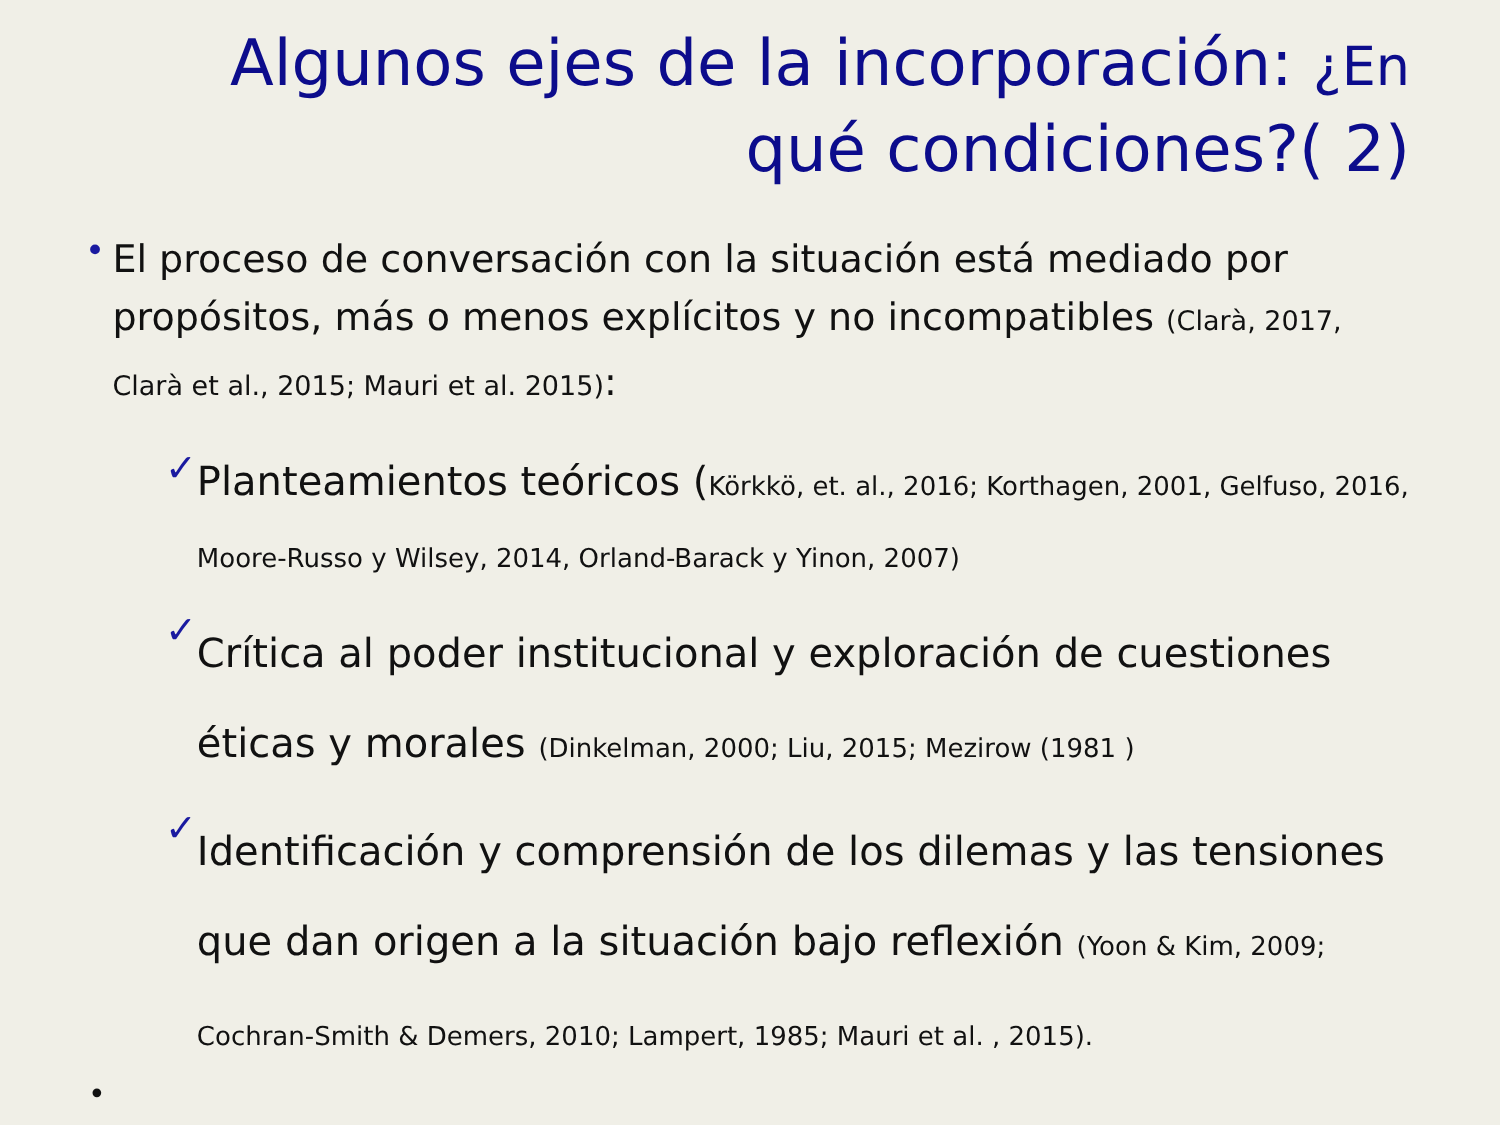Algunos ejes de la incorporación: ¿En qué condiciones?( 2)
•
El proceso de conversación con la situación está mediado por propósitos, más o menos explícitos y no incompatibles (Clarà, 2017, Clarà et al., 2015; Mauri et al. 2015):
✓
Planteamientos teóricos (Körkkö, et. al., 2016; Korthagen, 2001, Gelfuso, 2016, Moore-Russo y Wilsey, 2014, Orland-Barack y Yinon, 2007)
✓
Crítica al poder institucional y exploración de cuestiones éticas y morales (Dinkelman, 2000; Liu, 2015; Mezirow (1981 )
✓
Identificación y comprensión de los dilemas y las tensiones que dan origen a la situación bajo reflexión (Yoon & Kim, 2009; Cochran-Smith & Demers, 2010; Lampert, 1985; Mauri et al. , 2015).
•